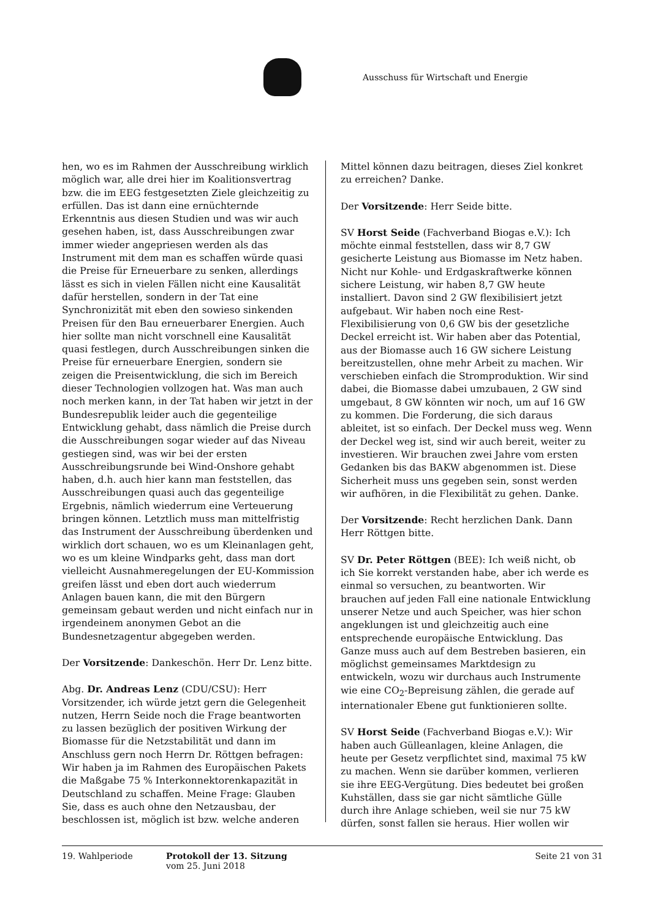Ausschuss für Wirtschaft und Energie
hen, wo es im Rahmen der Ausschreibung wirklich möglich war, alle drei hier im Koalitionsvertrag bzw. die im EEG festgesetzten Ziele gleichzeitig zu erfüllen. Das ist dann eine ernüchternde Erkenntnis aus diesen Studien und was wir auch gesehen haben, ist, dass Ausschreibungen zwar immer wieder angepriesen werden als das Instrument mit dem man es schaffen würde quasi die Preise für Erneuerbare zu senken, allerdings lässt es sich in vielen Fällen nicht eine Kausalität dafür herstellen, sondern in der Tat eine Synchronizität mit eben den sowieso sinkenden Preisen für den Bau erneuerbarer Energien. Auch hier sollte man nicht vorschnell eine Kausalität quasi festlegen, durch Ausschreibungen sinken die Preise für erneuerbare Energien, sondern sie zeigen die Preisentwicklung, die sich im Bereich dieser Technologien vollzogen hat. Was man auch noch merken kann, in der Tat haben wir jetzt in der Bundesrepublik leider auch die gegenteilige Entwicklung gehabt, dass nämlich die Preise durch die Ausschreibungen sogar wieder auf das Niveau gestiegen sind, was wir bei der ersten Ausschreibungsrunde bei Wind-Onshore gehabt haben, d.h. auch hier kann man feststellen, das Ausschreibungen quasi auch das gegenteilige Ergebnis, nämlich wiederrum eine Verteuerung bringen können. Letztlich muss man mittelfristig das Instrument der Ausschreibung überdenken und wirklich dort schauen, wo es um Kleinanlagen geht, wo es um kleine Windparks geht, dass man dort vielleicht Ausnahmeregelungen der EU-Kommission greifen lässt und eben dort auch wiederrum Anlagen bauen kann, die mit den Bürgern gemeinsam gebaut werden und nicht einfach nur in irgendeinem anonymen Gebot an die Bundesnetzagentur abgegeben werden.
Der Vorsitzende: Dankeschön. Herr Dr. Lenz bitte.
Abg. Dr. Andreas Lenz (CDU/CSU): Herr Vorsitzender, ich würde jetzt gern die Gelegenheit nutzen, Herrn Seide noch die Frage beantworten zu lassen bezüglich der positiven Wirkung der Biomasse für die Netzstabilität und dann im Anschluss gern noch Herrn Dr. Röttgen befragen: Wir haben ja im Rahmen des Europäischen Pakets die Maßgabe 75 % Interkonnektorenkapazität in Deutschland zu schaffen. Meine Frage: Glauben Sie, dass es auch ohne den Netzausbau, der beschlossen ist, möglich ist bzw. welche anderen
Mittel können dazu beitragen, dieses Ziel konkret zu erreichen? Danke.
Der Vorsitzende: Herr Seide bitte.
SV Horst Seide (Fachverband Biogas e.V.): Ich möchte einmal feststellen, dass wir 8,7 GW gesicherte Leistung aus Biomasse im Netz haben. Nicht nur Kohle- und Erdgaskraftwerke können sichere Leistung, wir haben 8,7 GW heute installiert. Davon sind 2 GW flexibilisiert jetzt aufgebaut. Wir haben noch eine Rest-Flexibilisierung von 0,6 GW bis der gesetzliche Deckel erreicht ist. Wir haben aber das Potential, aus der Biomasse auch 16 GW sichere Leistung bereitzustellen, ohne mehr Arbeit zu machen. Wir verschieben einfach die Stromproduktion. Wir sind dabei, die Biomasse dabei umzubauen, 2 GW sind umgebaut, 8 GW könnten wir noch, um auf 16 GW zu kommen. Die Forderung, die sich daraus ableitet, ist so einfach. Der Deckel muss weg. Wenn der Deckel weg ist, sind wir auch bereit, weiter zu investieren. Wir brauchen zwei Jahre vom ersten Gedanken bis das BAKW abgenommen ist. Diese Sicherheit muss uns gegeben sein, sonst werden wir aufhören, in die Flexibilität zu gehen. Danke.
Der Vorsitzende: Recht herzlichen Dank. Dann Herr Röttgen bitte.
SV Dr. Peter Röttgen (BEE): Ich weiß nicht, ob ich Sie korrekt verstanden habe, aber ich werde es einmal so versuchen, zu beantworten. Wir brauchen auf jeden Fall eine nationale Entwicklung unserer Netze und auch Speicher, was hier schon angeklungen ist und gleichzeitig auch eine entsprechende europäische Entwicklung. Das Ganze muss auch auf dem Bestreben basieren, ein möglichst gemeinsames Marktdesign zu entwickeln, wozu wir durchaus auch Instrumente wie eine CO<sub>2</sub>-Bepreisung zählen, die gerade auf internationaler Ebene gut funktionieren sollte.
SV Horst Seide (Fachverband Biogas e.V.): Wir haben auch Gülleanlagen, kleine Anlagen, die heute per Gesetz verpflichtet sind, maximal 75 kW zu machen. Wenn sie darüber kommen, verlieren sie ihre EEG-Vergütung. Dies bedeutet bei großen Kuhställen, dass sie gar nicht sämtliche Gülle durch ihre Anlage schieben, weil sie nur 75 kW dürfen, sonst fallen sie heraus. Hier wollen wir
19. Wahlperiode Protokoll der 13. Sitzung
vom 25. Juni 2018
Seite 21 von 31